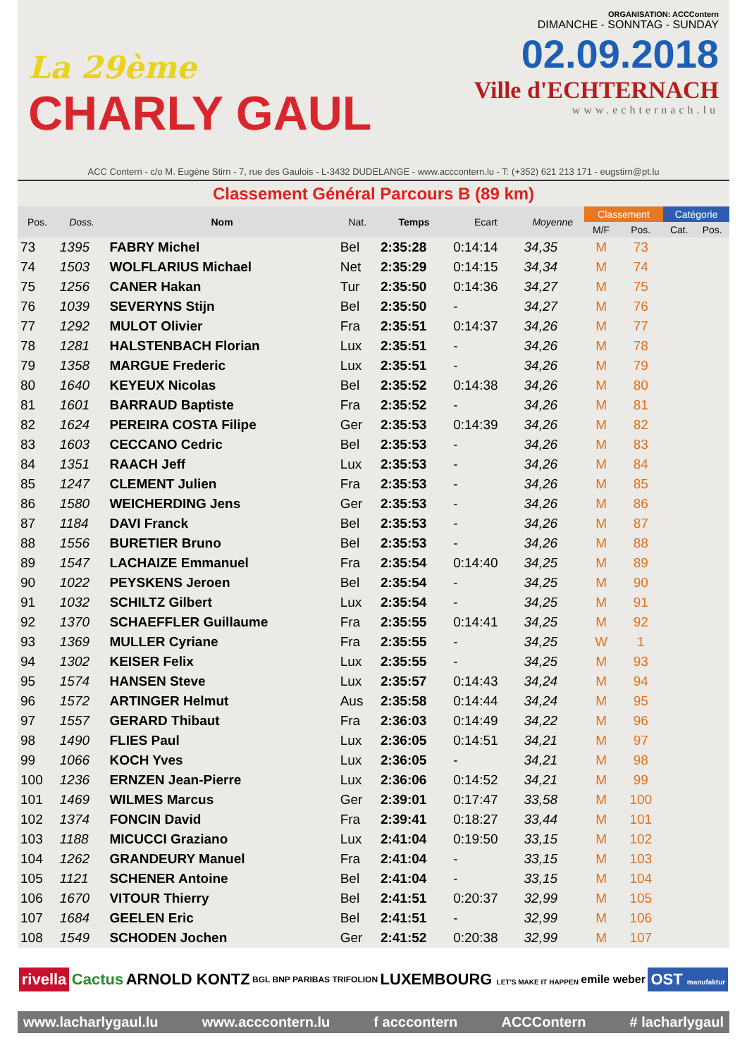La 29ème
CHARLY GAUL
ORGANISATION: ACCContern
DIMANCHE - SONNTAG - SUNDAY
02.09.2018
Ville d'ECHTERNACH
www.echternach.lu
ACC Contern - c/o M. Eugène Stirn - 7, rue des Gaulois - L-3432 DUDELANGE - www.acccontern.lu - T: (+352) 621 213 171 - eugstirn@pt.lu
Classement Général Parcours B (89 km)
| Pos. | Doss. | Nom | Nat. | Temps | Ecart | Moyenne | Classement | | Catégorie | |
| --- | --- | --- | --- | --- | --- | --- | --- | --- | --- | --- |
| | | | | | | | M/F | Pos. | Cat. | Pos. |
| 73 | 1395 | FABRY Michel | Bel | 2:35:28 | 0:14:14 | 34,35 | M | 73 | | |
| 74 | 1503 | WOLFLARIUS Michael | Net | 2:35:29 | 0:14:15 | 34,34 | M | 74 | | |
| 75 | 1256 | CANER Hakan | Tur | 2:35:50 | 0:14:36 | 34,27 | M | 75 | | |
| 76 | 1039 | SEVERYNS Stijn | Bel | 2:35:50 | - | 34,27 | M | 76 | | |
| 77 | 1292 | MULOT Olivier | Fra | 2:35:51 | 0:14:37 | 34,26 | M | 77 | | |
| 78 | 1281 | HALSTENBACH Florian | Lux | 2:35:51 | - | 34,26 | M | 78 | | |
| 79 | 1358 | MARGUE Frederic | Lux | 2:35:51 | - | 34,26 | M | 79 | | |
| 80 | 1640 | KEYEUX Nicolas | Bel | 2:35:52 | 0:14:38 | 34,26 | M | 80 | | |
| 81 | 1601 | BARRAUD Baptiste | Fra | 2:35:52 | - | 34,26 | M | 81 | | |
| 82 | 1624 | PEREIRA COSTA Filipe | Ger | 2:35:53 | 0:14:39 | 34,26 | M | 82 | | |
| 83 | 1603 | CECCANO Cedric | Bel | 2:35:53 | - | 34,26 | M | 83 | | |
| 84 | 1351 | RAACH Jeff | Lux | 2:35:53 | - | 34,26 | M | 84 | | |
| 85 | 1247 | CLEMENT Julien | Fra | 2:35:53 | - | 34,26 | M | 85 | | |
| 86 | 1580 | WEICHERDING Jens | Ger | 2:35:53 | - | 34,26 | M | 86 | | |
| 87 | 1184 | DAVI Franck | Bel | 2:35:53 | - | 34,26 | M | 87 | | |
| 88 | 1556 | BURETIER Bruno | Bel | 2:35:53 | - | 34,26 | M | 88 | | |
| 89 | 1547 | LACHAIZE Emmanuel | Fra | 2:35:54 | 0:14:40 | 34,25 | M | 89 | | |
| 90 | 1022 | PEYSKENS Jeroen | Bel | 2:35:54 | - | 34,25 | M | 90 | | |
| 91 | 1032 | SCHILTZ Gilbert | Lux | 2:35:54 | - | 34,25 | M | 91 | | |
| 92 | 1370 | SCHAEFFLER Guillaume | Fra | 2:35:55 | 0:14:41 | 34,25 | M | 92 | | |
| 93 | 1369 | MULLER Cyriane | Fra | 2:35:55 | - | 34,25 | W | 1 | | |
| 94 | 1302 | KEISER Felix | Lux | 2:35:55 | - | 34,25 | M | 93 | | |
| 95 | 1574 | HANSEN Steve | Lux | 2:35:57 | 0:14:43 | 34,24 | M | 94 | | |
| 96 | 1572 | ARTINGER Helmut | Aus | 2:35:58 | 0:14:44 | 34,24 | M | 95 | | |
| 97 | 1557 | GERARD Thibaut | Fra | 2:36:03 | 0:14:49 | 34,22 | M | 96 | | |
| 98 | 1490 | FLIES Paul | Lux | 2:36:05 | 0:14:51 | 34,21 | M | 97 | | |
| 99 | 1066 | KOCH Yves | Lux | 2:36:05 | - | 34,21 | M | 98 | | |
| 100 | 1236 | ERNZEN Jean-Pierre | Lux | 2:36:06 | 0:14:52 | 34,21 | M | 99 | | |
| 101 | 1469 | WILMES Marcus | Ger | 2:39:01 | 0:17:47 | 33,58 | M | 100 | | |
| 102 | 1374 | FONCIN David | Fra | 2:39:41 | 0:18:27 | 33,44 | M | 101 | | |
| 103 | 1188 | MICUCCI Graziano | Lux | 2:41:04 | 0:19:50 | 33,15 | M | 102 | | |
| 104 | 1262 | GRANDEURY Manuel | Fra | 2:41:04 | - | 33,15 | M | 103 | | |
| 105 | 1121 | SCHENER Antoine | Bel | 2:41:04 | - | 33,15 | M | 104 | | |
| 106 | 1670 | VITOUR Thierry | Bel | 2:41:51 | 0:20:37 | 32,99 | M | 105 | | |
| 107 | 1684 | GEELEN Eric | Bel | 2:41:51 | - | 32,99 | M | 106 | | |
| 108 | 1549 | SCHODEN Jochen | Ger | 2:41:52 | 0:20:38 | 32,99 | M | 107 | | |
rivella Cactus ARNOLD KONTZ BGL BNP PARIBAS TRIFOLION LUXEMBOURG LET'S MAKE IT HAPPEN emile weber OST manufaktur
www.lacharlygaul.lu www.acccontern.lu f acccontern ACCContern # lacharlygaul